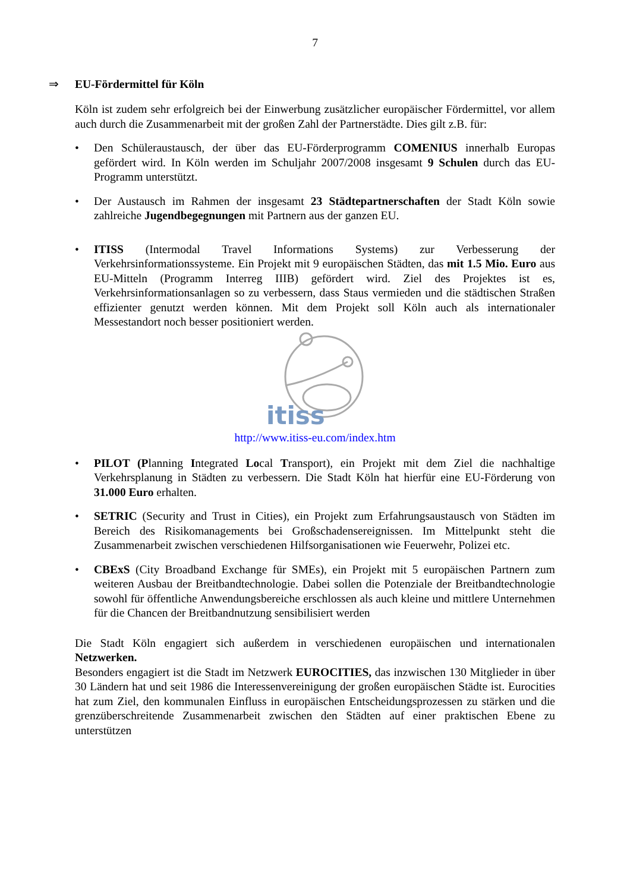7
⇒ EU-Fördermittel für Köln
Köln ist zudem sehr erfolgreich bei der Einwerbung zusätzlicher europäischer Fördermittel, vor allem auch durch die Zusammenarbeit mit der großen Zahl der Partnerstädte. Dies gilt z.B. für:
• Den Schüleraustausch, der über das EU-Förderprogramm COMENIUS innerhalb Europas gefördert wird. In Köln werden im Schuljahr 2007/2008 insgesamt 9 Schulen durch das EU-Programm unterstützt.
• Der Austausch im Rahmen der insgesamt 23 Städtepartnerschaften der Stadt Köln sowie zahlreiche Jugendbegegnungen mit Partnern aus der ganzen EU.
• ITISS (Intermodal Travel Informations Systems) zur Verbesserung der Verkehrsinformationssysteme. Ein Projekt mit 9 europäischen Städten, das mit 1.5 Mio. Euro aus EU-Mitteln (Programm Interreg IIIB) gefördert wird. Ziel des Projektes ist es, Verkehrsinformationsanlagen so zu verbessern, dass Staus vermieden und die städtischen Straßen effizienter genutzt werden können. Mit dem Projekt soll Köln auch als internationaler Messestandort noch besser positioniert werden.
itiss
http://www.itiss-eu.com/index.htm
• PILOT (Planning Integrated Local Transport), ein Projekt mit dem Ziel die nachhaltige Verkehrsplanung in Städten zu verbessern. Die Stadt Köln hat hierfür eine EU-Förderung von 31.000 Euro erhalten.
• SETRIC (Security and Trust in Cities), ein Projekt zum Erfahrungsaustausch von Städten im Bereich des Risikomanagements bei Großschadensereignissen. Im Mittelpunkt steht die Zusammenarbeit zwischen verschiedenen Hilfsorganisationen wie Feuerwehr, Polizei etc.
• CBExS (City Broadband Exchange für SMEs), ein Projekt mit 5 europäischen Partnern zum weiteren Ausbau der Breitbandtechnologie. Dabei sollen die Potenziale der Breitbandtechnologie sowohl für öffentliche Anwendungsbereiche erschlossen als auch kleine und mittlere Unternehmen für die Chancen der Breitbandnutzung sensibilisiert werden
Die Stadt Köln engagiert sich außerdem in verschiedenen europäischen und internationalen Netzwerken.
Besonders engagiert ist die Stadt im Netzwerk EUROCITIES, das inzwischen 130 Mitglieder in über 30 Ländern hat und seit 1986 die Interessenvereinigung der großen europäischen Städte ist. Eurocities hat zum Ziel, den kommunalen Einfluss in europäischen Entscheidungsprozessen zu stärken und die grenzüberschreitende Zusammenarbeit zwischen den Städten auf einer praktischen Ebene zu unterstützen